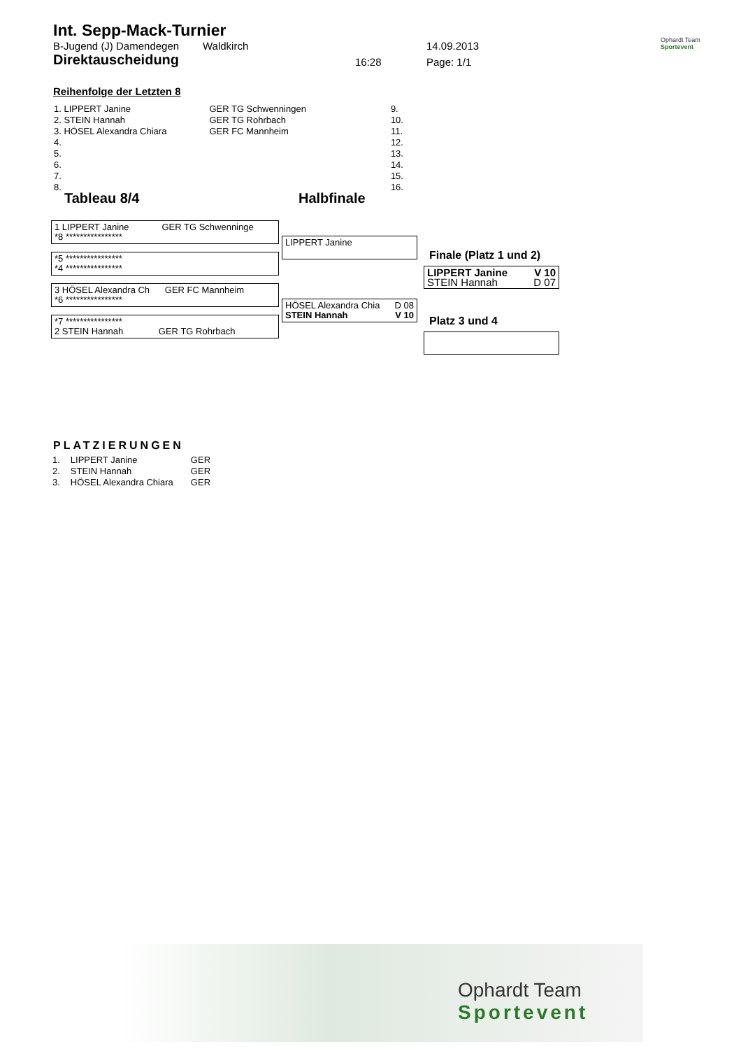Int. Sepp-Mack-Turnier
B-Jugend (J) Damendegen Waldkirch 14.09.2013
Direktauscheidung 16:28 Page: 1/1
Ophardt Team
Sportevent
Reihenfolge der Letzten 8
| 1. LIPPERT Janine | GER TG Schwenningen | 9. |
| 2. STEIN Hannah | GER TG Rohrbach | 10. |
| 3. HÖSEL Alexandra Chiara | GER FC Mannheim | 11. |
| 4. | | 12. |
| 5. | | 13. |
| 6. | | 14. |
| 7. | | 15. |
| 8. | | 16. |
Tableau 8/4 Halbfinale
1 LIPPERT Janine GER TG Schwenninge
*8 ****************
*5 ****************
*4 ****************
3 HÖSEL Alexandra Ch GER FC Mannheim
*6 ****************
*7 ****************
2 STEIN Hannah GER TG Rohrbach
LIPPERT Janine
HÖSEL Alexandra Chia D 08
STEIN Hannah V 10
Finale (Platz 1 und 2)
LIPPERT Janine V 10
STEIN Hannah D 07
Platz 3 und 4
PLATZIERUNGEN
| 1. | LIPPERT Janine | GER |
| 2. | STEIN Hannah | GER |
| 3. | HÖSEL Alexandra Chiara | GER |
Ophardt Team
Sportevent